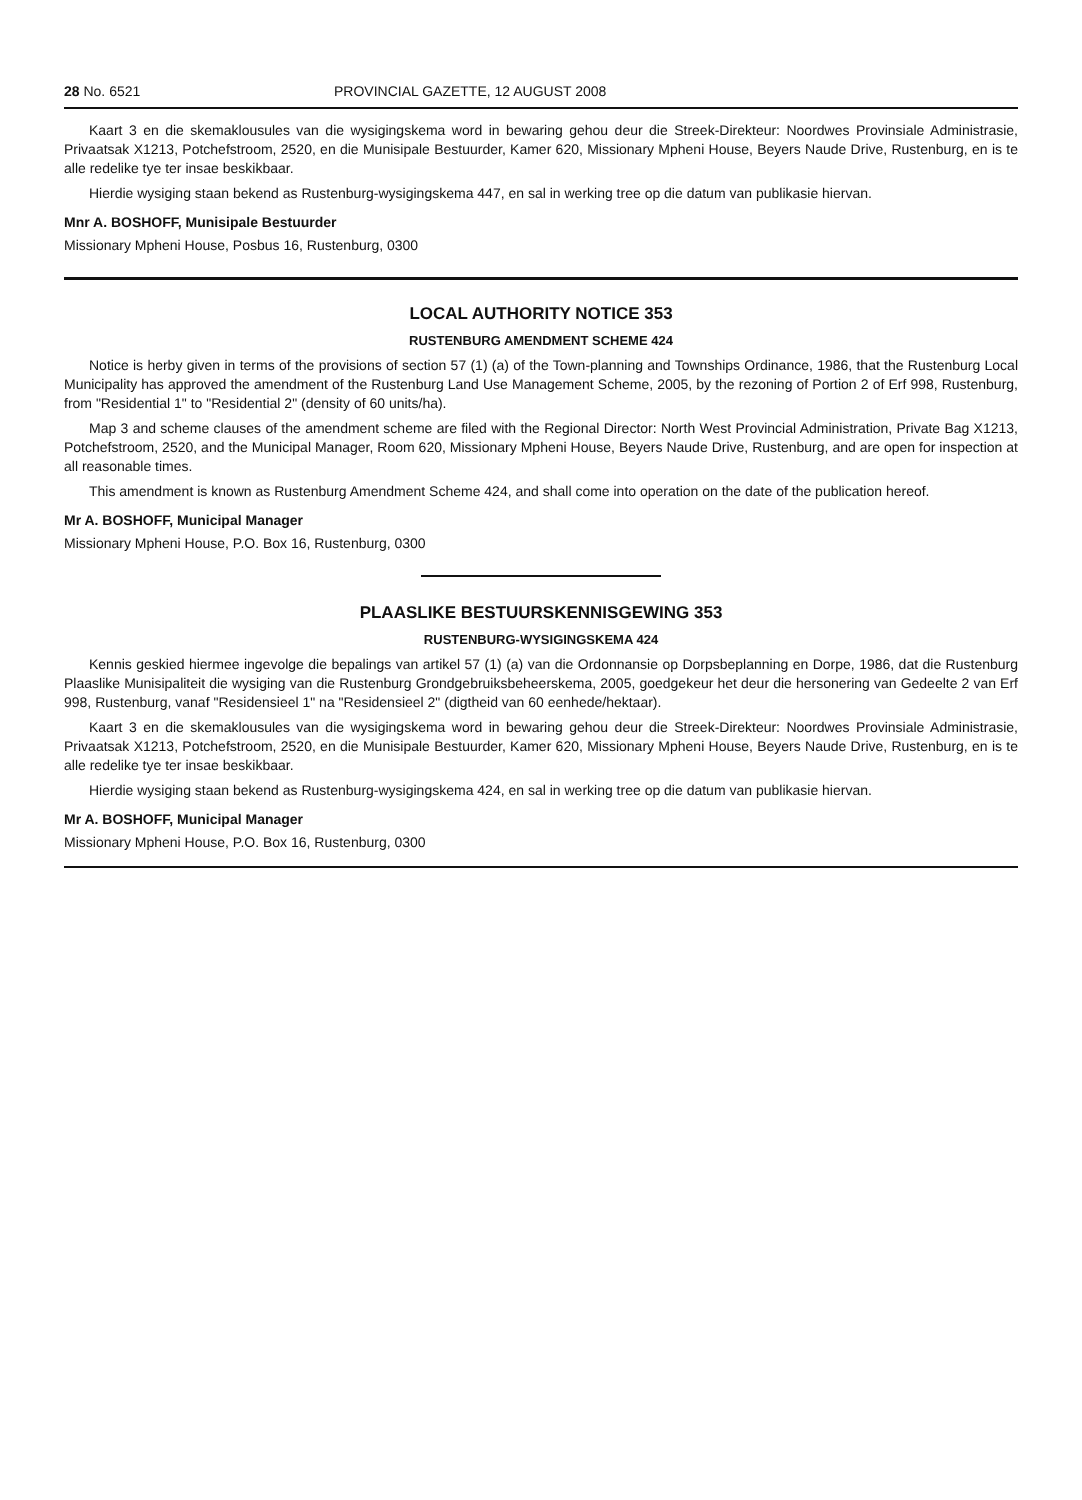28 No. 6521 PROVINCIAL GAZETTE, 12 AUGUST 2008
Kaart 3 en die skemaklousules van die wysigingskema word in bewaring gehou deur die Streek-Direkteur: Noordwes Provinsiale Administrasie, Privaatsak X1213, Potchefstroom, 2520, en die Munisipale Bestuurder, Kamer 620, Missionary Mpheni House, Beyers Naude Drive, Rustenburg, en is te alle redelike tye ter insae beskikbaar.
Hierdie wysiging staan bekend as Rustenburg-wysigingskema 447, en sal in werking tree op die datum van publikasie hiervan.
Mnr A. BOSHOFF, Munisipale Bestuurder
Missionary Mpheni House, Posbus 16, Rustenburg, 0300
LOCAL AUTHORITY NOTICE 353
RUSTENBURG AMENDMENT SCHEME 424
Notice is herby given in terms of the provisions of section 57 (1) (a) of the Town-planning and Townships Ordinance, 1986, that the Rustenburg Local Municipality has approved the amendment of the Rustenburg Land Use Management Scheme, 2005, by the rezoning of Portion 2 of Erf 998, Rustenburg, from "Residential 1" to "Residential 2" (density of 60 units/ha).
Map 3 and scheme clauses of the amendment scheme are filed with the Regional Director: North West Provincial Administration, Private Bag X1213, Potchefstroom, 2520, and the Municipal Manager, Room 620, Missionary Mpheni House, Beyers Naude Drive, Rustenburg, and are open for inspection at all reasonable times.
This amendment is known as Rustenburg Amendment Scheme 424, and shall come into operation on the date of the publication hereof.
Mr A. BOSHOFF, Municipal Manager
Missionary Mpheni House, P.O. Box 16, Rustenburg, 0300
PLAASLIKE BESTUURSKENNISGEWING 353
RUSTENBURG-WYSIGINGSKEMA 424
Kennis geskied hiermee ingevolge die bepalings van artikel 57 (1) (a) van die Ordonnansie op Dorpsbeplanning en Dorpe, 1986, dat die Rustenburg Plaaslike Munisipaliteit die wysiging van die Rustenburg Grondgebruiksbeheerskema, 2005, goedgekeur het deur die hersonering van Gedeelte 2 van Erf 998, Rustenburg, vanaf "Residensieel 1" na "Residensieel 2" (digtheid van 60 eenhede/hektaar).
Kaart 3 en die skemaklousules van die wysigingskema word in bewaring gehou deur die Streek-Direkteur: Noordwes Provinsiale Administrasie, Privaatsak X1213, Potchefstroom, 2520, en die Munisipale Bestuurder, Kamer 620, Missionary Mpheni House, Beyers Naude Drive, Rustenburg, en is te alle redelike tye ter insae beskikbaar.
Hierdie wysiging staan bekend as Rustenburg-wysigingskema 424, en sal in werking tree op die datum van publikasie hiervan.
Mr A. BOSHOFF, Municipal Manager
Missionary Mpheni House, P.O. Box 16, Rustenburg, 0300